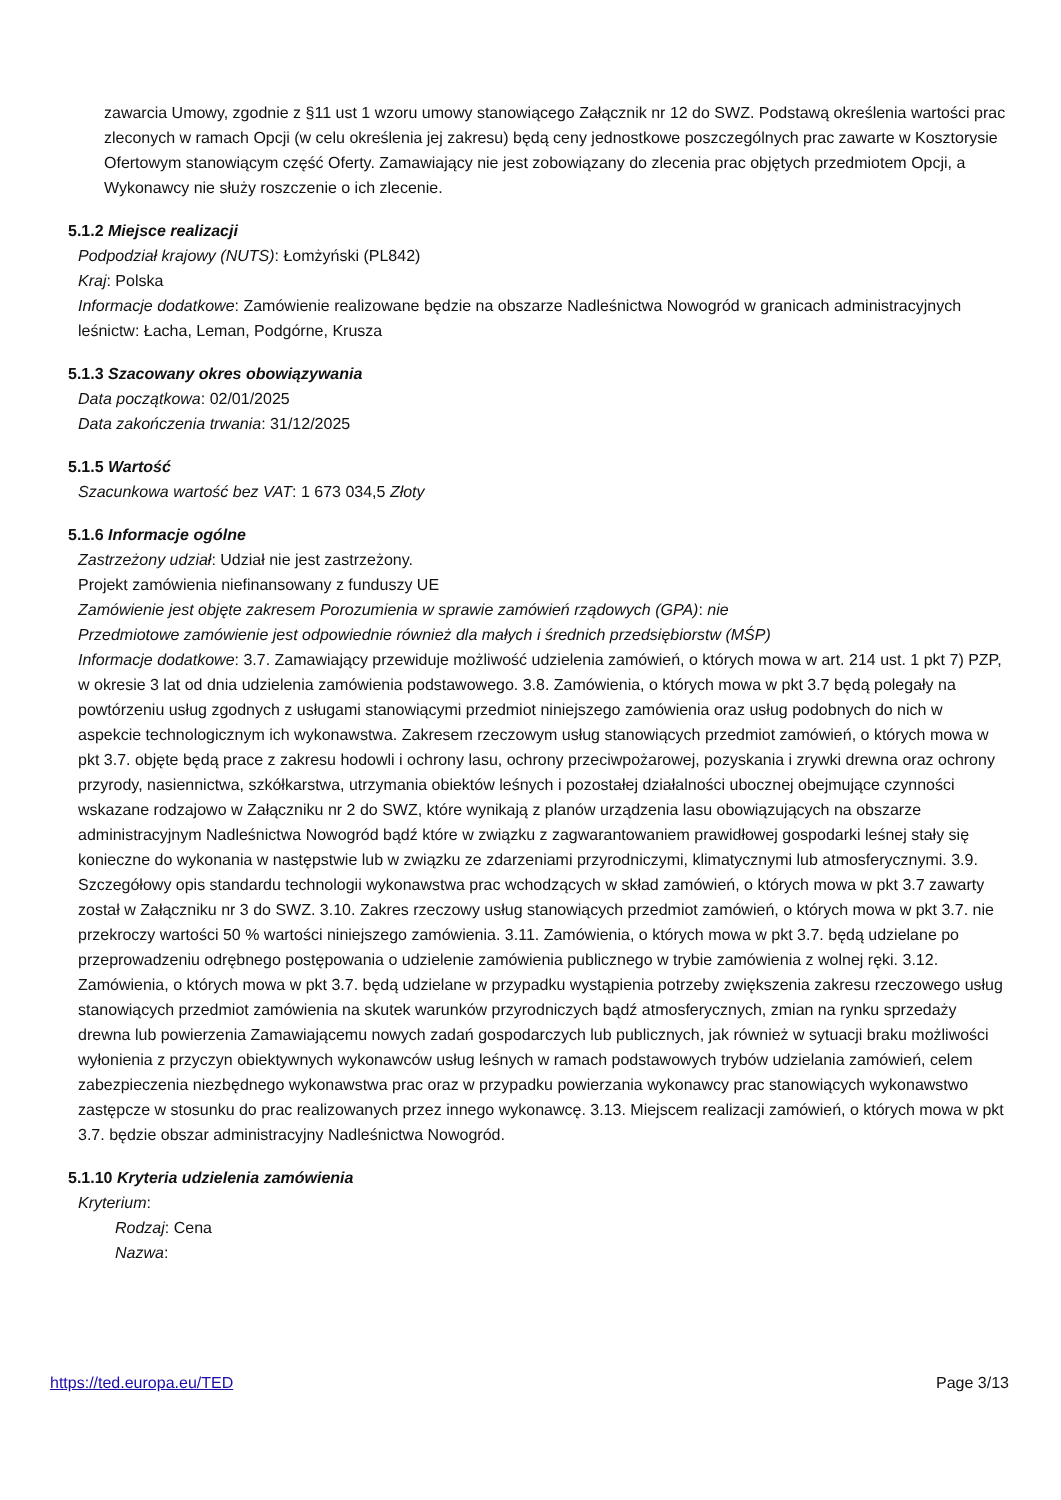zawarcia Umowy, zgodnie z §11 ust 1 wzoru umowy stanowiącego Załącznik nr 12 do SWZ. Podstawą określenia wartości prac zleconych w ramach Opcji (w celu określenia jej zakresu) będą ceny jednostkowe poszczególnych prac zawarte w Kosztorysie Ofertowym stanowiącym część Oferty. Zamawiający nie jest zobowiązany do zlecenia prac objętych przedmiotem Opcji, a Wykonawcy nie służy roszczenie o ich zlecenie.
5.1.2 Miejsce realizacji
Podpodział krajowy (NUTS): Łomżyński (PL842)
Kraj: Polska
Informacje dodatkowe: Zamówienie realizowane będzie na obszarze Nadleśnictwa Nowogród w granicach administracyjnych leśnictw: Łacha, Leman, Podgórne, Krusza
5.1.3 Szacowany okres obowiązywania
Data początkowa: 02/01/2025
Data zakończenia trwania: 31/12/2025
5.1.5 Wartość
Szacunkowa wartość bez VAT: 1 673 034,5 Złoty
5.1.6 Informacje ogólne
Zastrzeżony udział: Udział nie jest zastrzeżony.
Projekt zamówienia niefinansowany z funduszy UE
Zamówienie jest objęte zakresem Porozumienia w sprawie zamówień rządowych (GPA): nie
Przedmiotowe zamówienie jest odpowiednie również dla małych i średnich przedsiębiorstw (MŚP)
Informacje dodatkowe: 3.7. Zamawiający przewiduje możliwość udzielenia zamówień, o których mowa w art. 214 ust. 1 pkt 7) PZP, w okresie 3 lat od dnia udzielenia zamówienia podstawowego. 3.8. Zamówienia, o których mowa w pkt 3.7 będą polegały na powtórzeniu usług zgodnych z usługami stanowiącymi przedmiot niniejszego zamówienia oraz usług podobnych do nich w aspekcie technologicznym ich wykonawstwa. Zakresem rzeczowym usług stanowiących przedmiot zamówień, o których mowa w pkt 3.7. objęte będą prace z zakresu hodowli i ochrony lasu, ochrony przeciwpożarowej, pozyskania i zrywki drewna oraz ochrony przyrody, nasiennictwa, szkółkarstwa, utrzymania obiektów leśnych i pozostałej działalności ubocznej obejmujące czynności wskazane rodzajowo w Załączniku nr 2 do SWZ, które wynikają z planów urządzenia lasu obowiązujących na obszarze administracyjnym Nadleśnictwa Nowogród bądź które w związku z zagwarantowaniem prawidłowej gospodarki leśnej stały się konieczne do wykonania w następstwie lub w związku ze zdarzeniami przyrodniczymi, klimatycznymi lub atmosferycznymi. 3.9. Szczegółowy opis standardu technologii wykonawstwa prac wchodzących w skład zamówień, o których mowa w pkt 3.7 zawarty został w Załączniku nr 3 do SWZ. 3.10. Zakres rzeczowy usług stanowiących przedmiot zamówień, o których mowa w pkt 3.7. nie przekroczy wartości 50 % wartości niniejszego zamówienia. 3.11. Zamówienia, o których mowa w pkt 3.7. będą udzielane po przeprowadzeniu odrębnego postępowania o udzielenie zamówienia publicznego w trybie zamówienia z wolnej ręki. 3.12. Zamówienia, o których mowa w pkt 3.7. będą udzielane w przypadku wystąpienia potrzeby zwiększenia zakresu rzeczowego usług stanowiących przedmiot zamówienia na skutek warunków przyrodniczych bądź atmosferycznych, zmian na rynku sprzedaży drewna lub powierzenia Zamawiającemu nowych zadań gospodarczych lub publicznych, jak również w sytuacji braku możliwości wyłonienia z przyczyn obiektywnych wykonawców usług leśnych w ramach podstawowych trybów udzielania zamówień, celem zabezpieczenia niezbędnego wykonawstwa prac oraz w przypadku powierzania wykonawcy prac stanowiących wykonawstwo zastępcze w stosunku do prac realizowanych przez innego wykonawcę. 3.13. Miejscem realizacji zamówień, o których mowa w pkt 3.7. będzie obszar administracyjny Nadleśnictwa Nowogród.
5.1.10 Kryteria udzielenia zamówienia
Kryterium:
Rodzaj: Cena
Nazwa:
https://ted.europa.eu/TED Page 3/13